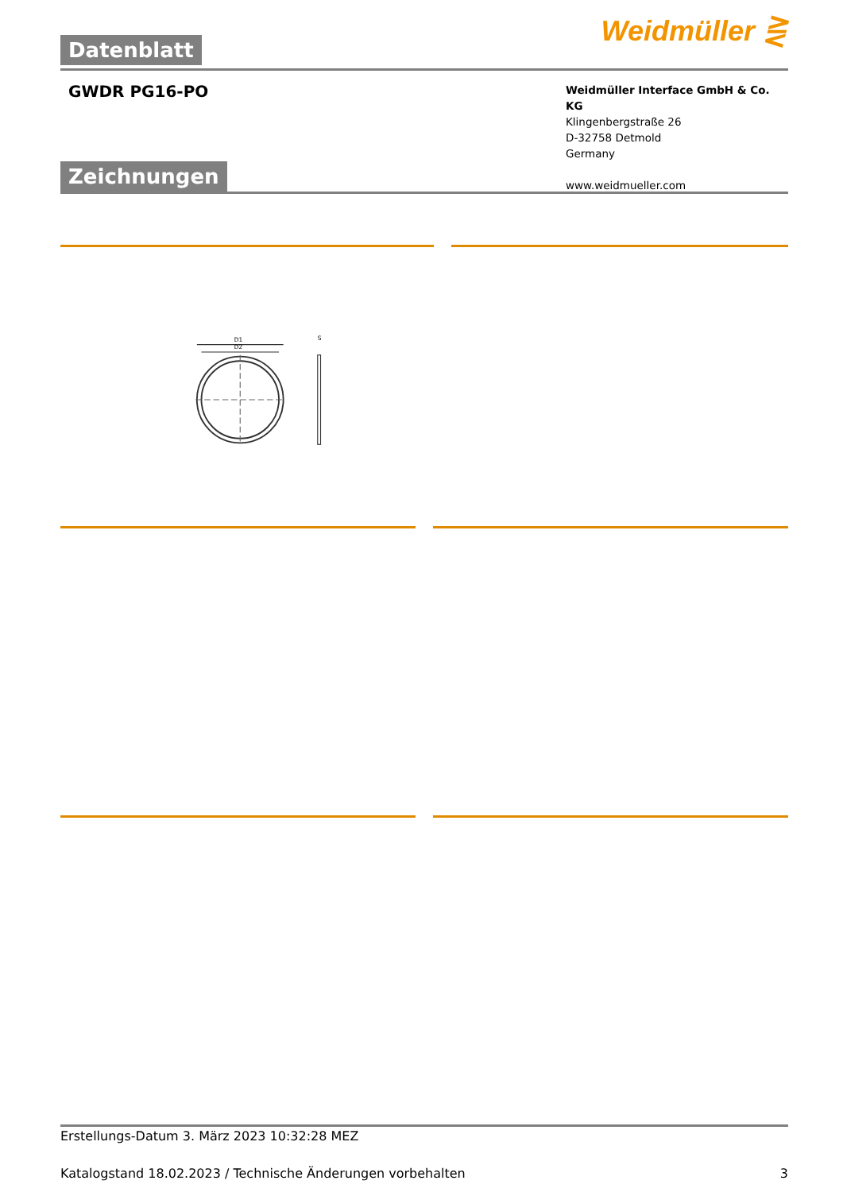Datenblatt
Weidmüller ⋛
GWDR PG16-PO
Weidmüller Interface GmbH & Co. KG
Klingenbergstraße 26
D-32758 Detmold
Germany
www.weidmueller.com
Zeichnungen
D1
D2
S
Erstellungs-Datum 3. März 2023 10:32:28 MEZ
Katalogstand 18.02.2023 / Technische Änderungen vorbehalten 3